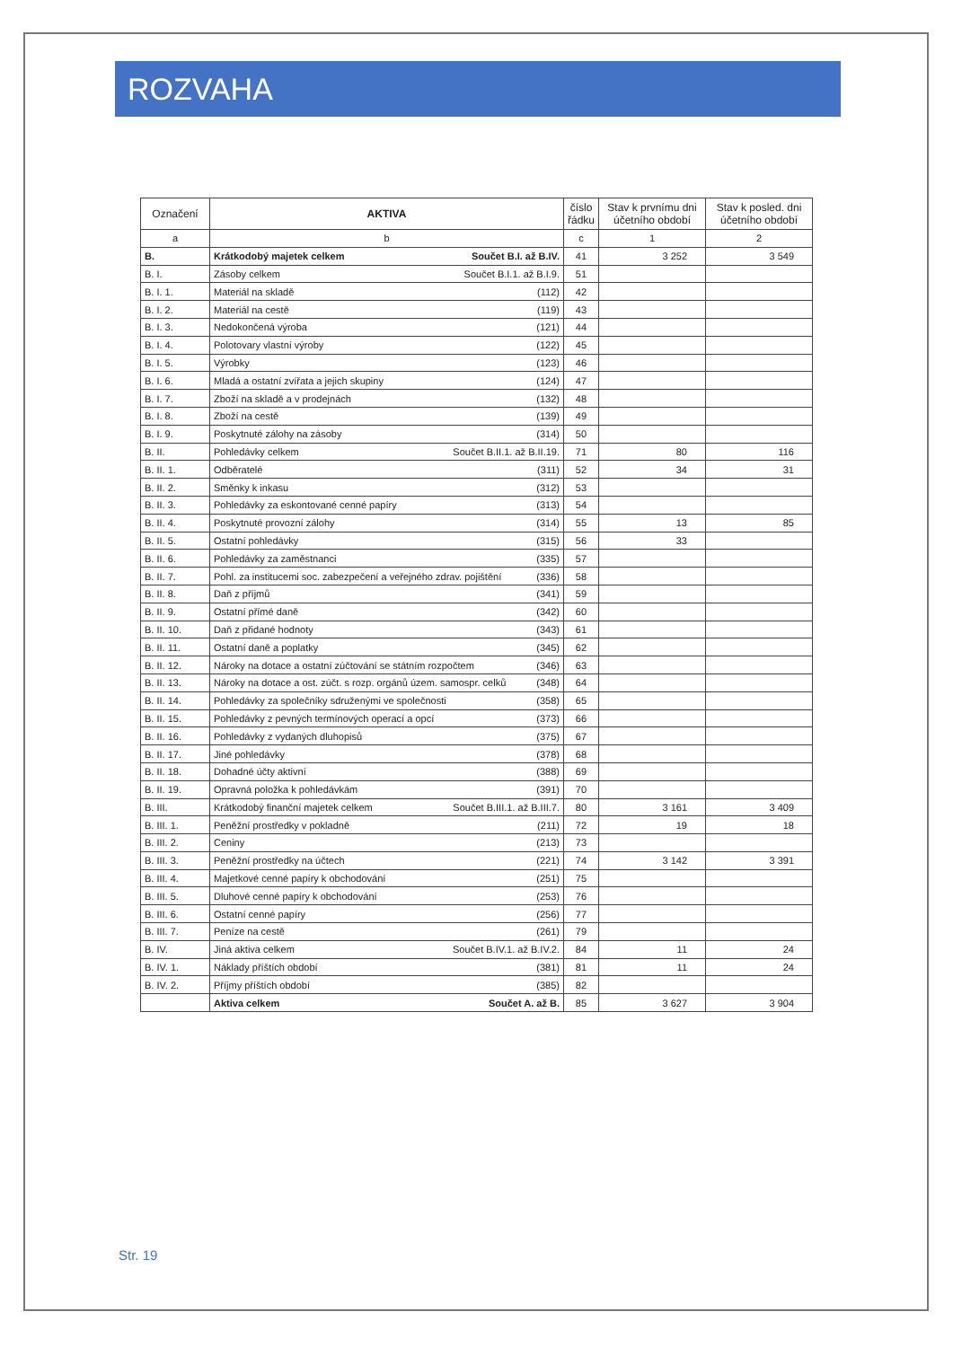ROZVAHA
| Označení | AKTIVA | číslo řádku | Stav k prvnímu dni účetního období | Stav k posled. dni účetního období |
| --- | --- | --- | --- | --- |
| a | b | c | 1 | 2 |
| B. | Krátkodobý majetek celkem Součet B.I. až B.IV. | 41 | 3 252 | 3 549 |
| B. I. | Zásoby celkem Součet B.I.1. až B.I.9. | 51 | | |
| B. I. 1. | Materiál na skladě (112) | 42 | | |
| B. I. 2. | Materiál na cestě (119) | 43 | | |
| B. I. 3. | Nedokončená výroba (121) | 44 | | |
| B. I. 4. | Polotovary vlastní výroby (122) | 45 | | |
| B. I. 5. | Výrobky (123) | 46 | | |
| B. I. 6. | Mladá a ostatní zvířata a jejich skupiny (124) | 47 | | |
| B. I. 7. | Zboží na skladě a v prodejnách (132) | 48 | | |
| B. I. 8. | Zboží na cestě (139) | 49 | | |
| B. I. 9. | Poskytnuté zálohy na zásoby (314) | 50 | | |
| B. II. | Pohledávky celkem Součet B.II.1. až B.II.19. | 71 | 80 | 116 |
| B. II. 1. | Odběratelé (311) | 52 | 34 | 31 |
| B. II. 2. | Směnky k inkasu (312) | 53 | | |
| B. II. 3. | Pohledávky za eskontované cenné papíry (313) | 54 | | |
| B. II. 4. | Poskytnuté provozní zálohy (314) | 55 | 13 | 85 |
| B. II. 5. | Ostatní pohledávky (315) | 56 | 33 | |
| B. II. 6. | Pohledávky za zaměstnanci (335) | 57 | | |
| B. II. 7. | Pohl. za institucemi soc. zabezpečení a veřejného zdrav. pojištění (336) | 58 | | |
| B. II. 8. | Daň z příjmů (341) | 59 | | |
| B. II. 9. | Ostatní přímé daně (342) | 60 | | |
| B. II. 10. | Daň z přidané hodnoty (343) | 61 | | |
| B. II. 11. | Ostatní daně a poplatky (345) | 62 | | |
| B. II. 12. | Nároky na dotace a ostatní zúčtování se státním rozpočtem (346) | 63 | | |
| B. II. 13. | Nároky na dotace a ost. zúčt. s rozp. orgánů územ. samospr. celků (348) | 64 | | |
| B. II. 14. | Pohledávky za společníky sdruženými ve společnosti (358) | 65 | | |
| B. II. 15. | Pohledávky z pevných termínových operací a opcí (373) | 66 | | |
| B. II. 16. | Pohledávky z vydaných dluhopisů (375) | 67 | | |
| B. II. 17. | Jiné pohledávky (378) | 68 | | |
| B. II. 18. | Dohadné účty aktivní (388) | 69 | | |
| B. II. 19. | Opravná položka k pohledávkám (391) | 70 | | |
| B. III. | Krátkodobý finanční majetek celkem Součet B.III.1. až B.III.7. | 80 | 3 161 | 3 409 |
| B. III. 1. | Peněžní prostředky v pokladně (211) | 72 | 19 | 18 |
| B. III. 2. | Ceniny (213) | 73 | | |
| B. III. 3. | Peněžní prostředky na účtech (221) | 74 | 3 142 | 3 391 |
| B. III. 4. | Majetkové cenné papíry k obchodování (251) | 75 | | |
| B. III. 5. | Dluhové cenné papíry k obchodování (253) | 76 | | |
| B. III. 6. | Ostatní cenné papíry (256) | 77 | | |
| B. III. 7. | Peníze na cestě (261) | 79 | | |
| B. IV. | Jiná aktiva celkem Součet B.IV.1. až B.IV.2. | 84 | 11 | 24 |
| B. IV. 1. | Náklady příštích období (381) | 81 | 11 | 24 |
| B. IV. 2. | Příjmy příštích období (385) | 82 | | |
| | Aktiva celkem Součet A. až B. | 85 | 3 627 | 3 904 |
Str. 19